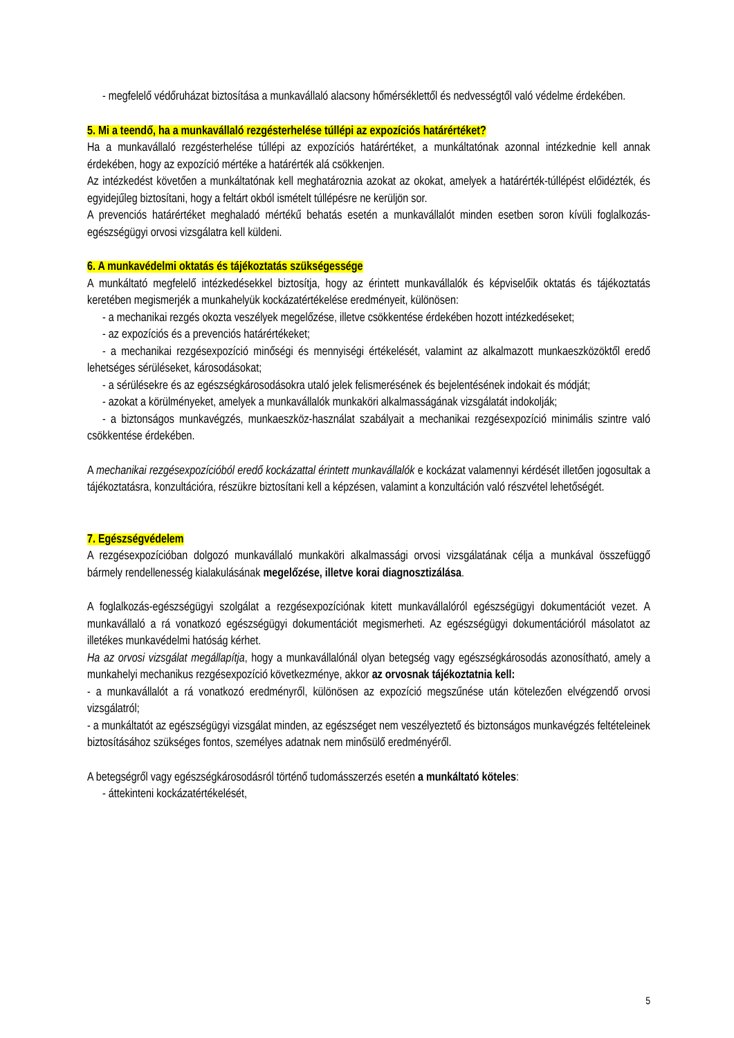- megfelelő védőruházat biztosítása a munkavállaló alacsony hőmérséklettől és nedvességtől való védelme érdekében.
5. Mi a teendő, ha a munkavállaló rezgésterhelése túllépi az expozíciós határértéket?
Ha a munkavállaló rezgésterhelése túllépi az expozíciós határértéket, a munkáltatónak azonnal intézkednie kell annak érdekében, hogy az expozíció mértéke a határérték alá csökkenjen.
Az intézkedést követően a munkáltatónak kell meghatároznia azokat az okokat, amelyek a határérték-túllépést előidézték, és egyidejűleg biztosítani, hogy a feltárt okból ismételt túllépésre ne kerüljön sor.
A prevenciós határértéket meghaladó mértékű behatás esetén a munkavállalót minden esetben soron kívüli foglalkozás-egészségügyi orvosi vizsgálatra kell küldeni.
6. A munkavédelmi oktatás és tájékoztatás szükségessége
A munkáltató megfelelő intézkedésekkel biztosítja, hogy az érintett munkavállalók és képviselőik oktatás és tájékoztatás keretében megismerjék a munkahelyük kockázatértékelése eredményeit, különösen:
- a mechanikai rezgés okozta veszélyek megelőzése, illetve csökkentése érdekében hozott intézkedéseket;
- az expozíciós és a prevenciós határértékeket;
- a mechanikai rezgésexpozíció minőségi és mennyiségi értékelését, valamint az alkalmazott munkaeszközöktől eredő lehetséges sérüléseket, károsodásokat;
- a sérülésekre és az egészségkárosodásokra utaló jelek felismerésének és bejelentésének indokait és módját;
- azokat a körülményeket, amelyek a munkavállalók munkaköri alkalmasságának vizsgálatát indokolják;
- a biztonságos munkavégzés, munkaeszköz-használat szabályait a mechanikai rezgésexpozíció minimális szintre való csökkentése érdekében.
A mechanikai rezgésexpozícióból eredő kockázattal érintett munkavállalók e kockázat valamennyi kérdését illetően jogosultak a tájékoztatásra, konzultációra, részükre biztosítani kell a képzésen, valamint a konzultáción való részvétel lehetőségét.
7. Egészségvédelem
A rezgésexpozícióban dolgozó munkavállaló munkaköri alkalmassági orvosi vizsgálatának célja a munkával összefüggő bármely rendellenesség kialakulásának megelőzése, illetve korai diagnosztizálása.
A foglalkozás-egészségügyi szolgálat a rezgésexpozíciónak kitett munkavállalóról egészségügyi dokumentációt vezet. A munkavállaló a rá vonatkozó egészségügyi dokumentációt megismerheti. Az egészségügyi dokumentációról másolatot az illetékes munkavédelmi hatóság kérhet.
Ha az orvosi vizsgálat megállapítja, hogy a munkavállalónál olyan betegség vagy egészségkárosodás azonosítható, amely a munkahelyi mechanikus rezgésexpozíció következménye, akkor az orvosnak tájékoztatnia kell:
- a munkavállalót a rá vonatkozó eredményről, különösen az expozíció megszűnése után kötelezően elvégzendő orvosi vizsgálatról;
- a munkáltatót az egészségügyi vizsgálat minden, az egészséget nem veszélyeztető és biztonságos munkavégzés feltételeinek biztosításához szükséges fontos, személyes adatnak nem minősülő eredményéről.
A betegségről vagy egészségkárosodásról történő tudomásszerzés esetén a munkáltató köteles:
- áttekinteni kockázatértékelését,
5